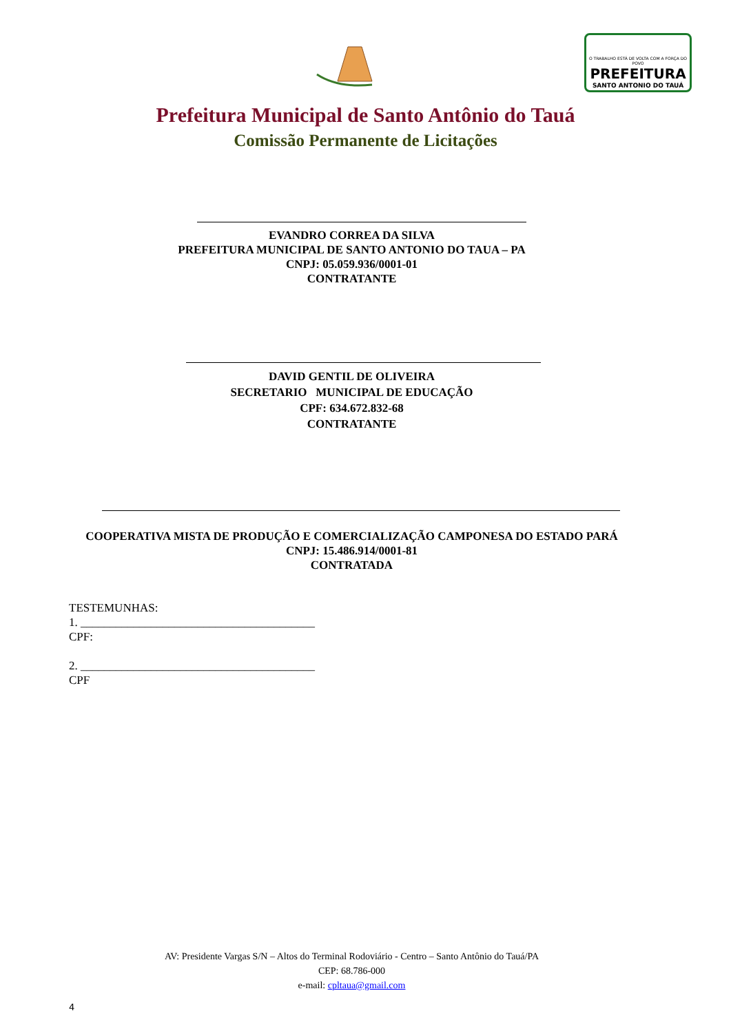O TRABALHO ESTÁ DE VOLTA COM A FORÇA DO POVO
PREFEITURA
SANTO ANTONIO DO TAUÁ
Prefeitura Municipal de Santo Antônio do Tauá
Comissão Permanente de Licitações
EVANDRO CORREA DA SILVA
PREFEITURA MUNICIPAL DE SANTO ANTONIO DO TAUA – PA
CNPJ: 05.059.936/0001-01
CONTRATANTE
DAVID GENTIL DE OLIVEIRA
SECRETARIO MUNICIPAL DE EDUCAÇÃO
CPF: 634.672.832-68
CONTRATANTE
COOPERATIVA MISTA DE PRODUÇÃO E COMERCIALIZAÇÃO CAMPONESA DO ESTADO PARÁ
CNPJ: 15.486.914/0001-81
CONTRATADA
TESTEMUNHAS:
1. ________________________________________
CPF:
2. ________________________________________
CPF
AV: Presidente Vargas S/N – Altos do Terminal Rodoviário - Centro – Santo Antônio do Tauá/PA
CEP: 68.786-000
e-mail: cpltaua@gmail.com
4